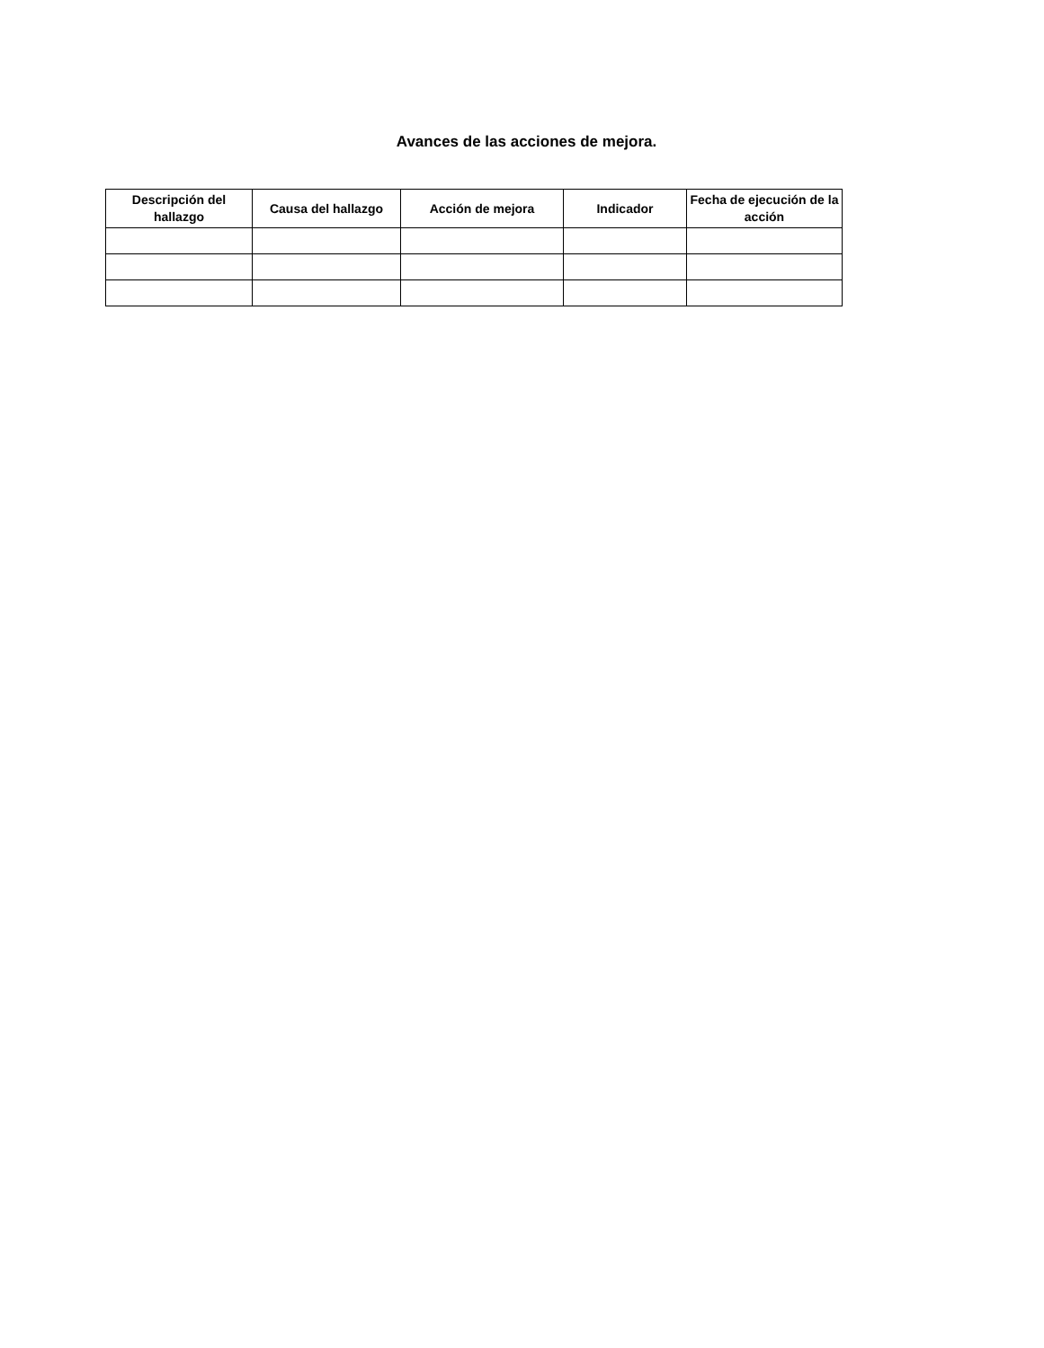Avances de las acciones de mejora.
| Descripción del hallazgo | Causa del hallazgo | Acción de mejora | Indicador | Fecha de ejecución de la acción |
| --- | --- | --- | --- | --- |